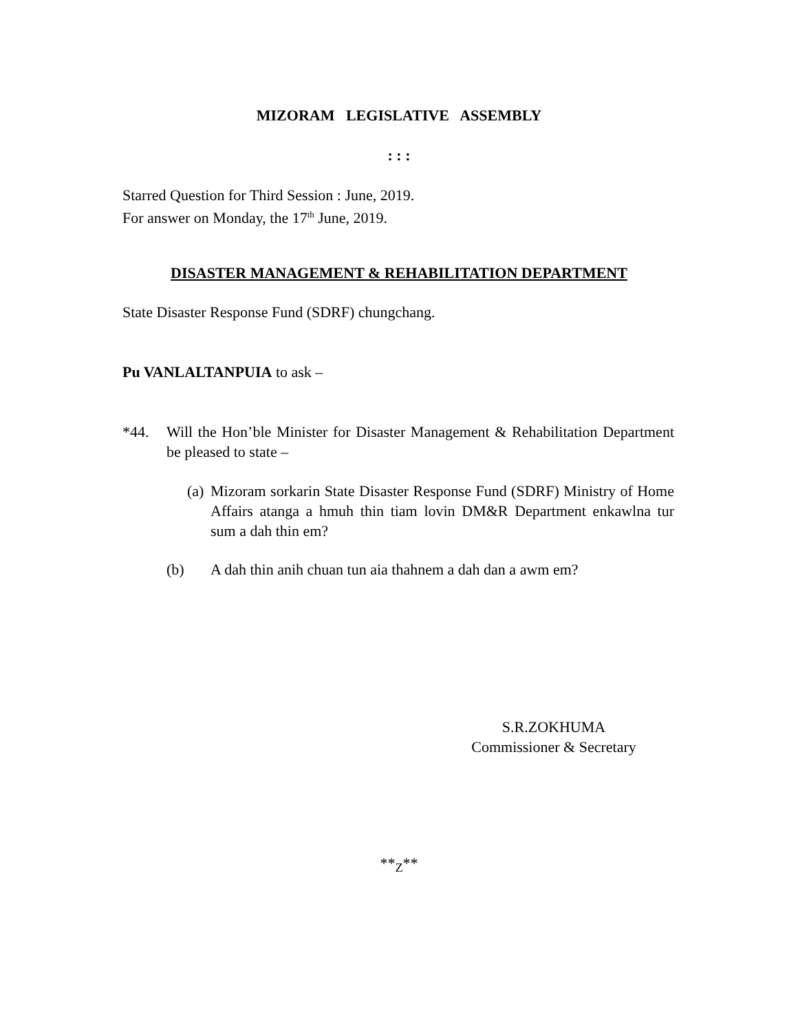MIZORAM LEGISLATIVE ASSEMBLY
: : :
Starred Question for Third Session : June, 2019.
For answer on Monday, the 17<sup>th</sup> June, 2019.
DISASTER MANAGEMENT & REHABILITATION DEPARTMENT
State Disaster Response Fund (SDRF) chungchang.
Pu VANLALTANPUIA to ask –
*44. Will the Hon’ble Minister for Disaster Management & Rehabilitation Department be pleased to state –
(a) Mizoram sorkarin State Disaster Response Fund (SDRF) Ministry of Home Affairs atanga a hmuh thin tiam lovin DM&R Department enkawlna tur sum a dah thin em?
(b) A dah thin anih chuan tun aia thahnem a dah dan a awm em?
S.R.ZOKHUMA
Commissioner & Secretary
**<sub>Z</sub>**